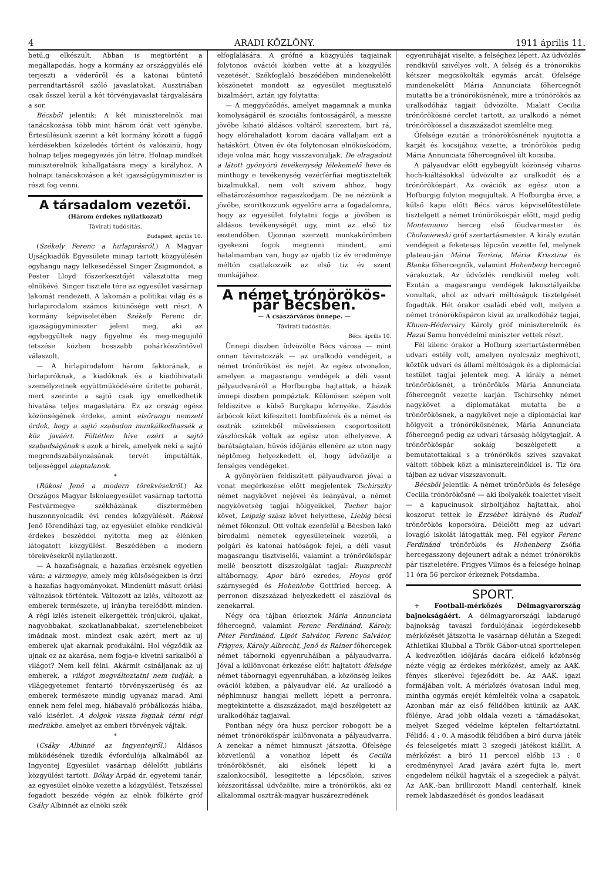4 ARADI KÖZLÖNY. 1911 április 11.
betü.g elkészült. Abban is megtörtént a megállapodás, hogy a kormány az országgyülés elé terjeszti a véderőről és a katonai büntető perrendtartásról szóló javaslatokat. Ausztriában csak ősszel kerül a két törvényjavaslat tárgyalására a sor.
Bécsből jelentik: A két miniszterelnök mai tanácskozása több mint három órát vett igénybe. Értesülésünk szerint a két kormány között a függő kérdésekben közeledés történt és valószinü, hogy holnap teljes megegyezés jön létre. Holnap mindkét miniszterelnök kihallgatásra megy a királyhoz. A holnapi tanácskozáson a két igazságügyminiszter is részt fog venni.
A társadalom vezetői.
(Három érdekes nyilatkozat)
Távirati tudósitás.
Budapest, április 10.
(Székely Ferenc a hirlapirásról.) A Magyar Ujságkiadók Egyesülete minap tartott közgyülésén egyhangu nagy lelkesedéssel Singer Zsigmondot, a Pester Lloyd főszerkesztőjét választotta meg elnökévé. Singer tisztele tére az egyesület vasárnap lakomát rendezett. A lakomán a politikai világ és a hirlapirodalom számos kitünősége vett részt. A kormány képviseletében Székely Ferenc dr. igazságügyminiszter jelent meg, aki az egybegyültek nagy figyelme és meg-megujuló tetszése közben hosszabb pohárköszöntővel válaszolt.
— A hirlapirodalom három faktorának, a hirlapiróknak, a kiadóknak és a kiadóhivatali személyzetnek együttmüködésére üritette poharát, mert szerinte a sajtó csak igy emelkedhetik hivatása teljes magaslatára. Ez az ország egész közönségének érdeke, amint elsőrangu nemzeti érdek, hogy a sajtó szabadon munkálkodhassék a köz javáért. Föltétlen hive ezért a sajtó szabadságának s azok a hirek, amelyek neki a sajtó megrendszabályozásának tervét imputálták, teljességgel alaptalanok.
*
(Rákosi Jenő a modern törekvésekről.) Az Országos Magyar Iskolaegyesület vasárnap tartotta Pestvármegye székházának dísztermében huszonnyolcadik évi rendes közgyülését. Rákosi Jenő főrendiházi tag, az egyesület elnöke rendkivül érdekes beszéddel nyitotta meg az élénken látogatott közgyülést. Beszédében a modern törekvésekről nyilatkozott.
— A hazafiságnak, a hazafias érzésnek egyetlen vára: a vármegye, amely még külsőségekben is őrzi a hazafias hagyományokat. Mindenütt másutt óriási változások történtek. Változott az izlés, változott az emberek természete, uj irányba terelődött minden. A régi izlés isteneit elkergették trónjukról, ujakat, nagyobbakat, szokatlanabbakat, szertelenebbeket imádnak most, mindezt csak azért, mert az uj emberek ujat akarnak produkálni. Hol végződik az ujnak ez az akarása, nem fogja-e kivetni sarkaiból a világot? Nem kell félni. Akármit csináljanak az uj emberek, a világot megváltoztatni nem tudják, a világegyetemet fentartó törvényszerüség és az emberek természete mindig ugyanaz marad. Ami ennek nem felel meg, hiábavaló próbálkozás hiába, való kisérlet. A dolgok vissza fognak térni régi medrükbe. amelyet az emberi törvények vájtak.
*
(Csáky Albinné az Ingyentejről.) Áldásos müködésének tizedik évfordulója alkalmából az Ingyentej Egyesület vasárnap délelőtt jubiláris közgyülést tartott. Bókay Árpád dr. egyetemi tanár, az egyesület elnöke vezette a közgyülést. Tetszéssel fogadott beszéde végén az elnök fölkérte gróf Csáky Albinnét az elnöki szék
elfoglalására. A grófné a közgyülés tagjainak folytonos ovációi közben vette át a közgyülés vezetését. Székfoglaló beszédében mindenekelőtt köszönetet mondott az egyesület megtisztelő bizalmáért, aztán igy folytatta:
— A meggyőződés, amelyet magamnak a munka komolyságáról és szociális fontosságáról, a messze jövőbe kiható áldásos voltáról szereztem, birt rá, hogy előrehaladott korom dacára vállaljam ezt a hatáskört. Ötven év óta folytonosan elnökösködöm, ideje volna már, hogy visszavonuljak. De elragadott a látott gyönyörü tevékenység lélekemelő heve és minthogy e tevékenység vezérférfiai megtisztelték bizalmukkal, nem volt szivem ahhoz, hogy elhatározásomhoz ragaszkodjam. De ne nézzünk a jövőbe, szoritkozzunk egyelőre arra a fogadalomra, hogy az egyesület folytatni fogja a jövőben is áldásos tevékenységét ugy, mint az első tiz esztendőben. Ujonnan szerzett munkakörömben igyekezni fogok megtenni mindent, ami hatalmamban van, hogy az ujabb tiz év eredménye méltón csatlakozzék az első tiz év szent munkájához.
A német trónörökös-pár Bécsben.
— A császárváros ünnepe. —
Távirati tudósitás.
Bécs, április 10.
Ünnepi diszben üdvözölte Bécs városa — mint onnan táviratozzák — az uralkodó vendégeit, a német trónörököst és nejét. Az egész utvonalon, amelyen a magasrangu vendégek a déli vasut pályaudvaráról a Horfburgba hajtattak, a házak ünnepi diszben pompáztak. Különösen szépen volt feldiszitve a külső Burgkapu környéke. Zászlós árbócok közt kifeszitett lombfüzérek és a német és osztrák szinekből müvésziesen csoportositott zászlócskák voltak az egész uton elhelyezve. A barátságtalan, hüvös időjárás ellenére az uton nagy néptömeg helyezkedett el, hogy üdvözölje a fenséges vendégeket.
A gyönyörüen feldiszitett pályaudvaron jóval a vonat megérkezése előtt megjelentek Tschirszky német nagykövet nejével és leányával, a német nagykövetség tagjai hölgyeikkel, Tucher bajor követ, Leipzig szász követ helyettese, Liebig bécsi német főkonzul. Ott voltak ezenfelül a Bécsben lakó birodalmi németek egyesületeinek vezetői, a polgári és katonai hatóságok fejei, a déli vasut magasrangu tisztviselői, valamint a trónörököspár mellé beosztott diszszolgálat tagjai: Rumprecht altábornagy, Apor báró ezredes, Hoyos gróf szárnysegéd és Hohenlohe Gottfried herceg. A perronon diszszázad helyezkedett el zászlóval és zenekarral.
Négy óra tájban érkeztek Mária Annunciata főhercegnő, valamint Ferenc Ferdinánd, Károly, Péter Ferdinánd, Lipót Salvátor, Ferenc Salvátor, Frigyes, Károly Albrecht, Jenő és Rainer főhercegek német tábornoki egyenruháiban a pályaudvarra. Jóval a különvonat érkezése előtt hajtatott őfelsége német tábornagyi egyenruhában, a közönség lelkes ovációi közben, a pályaudvar elé. Az uralkodó a néphimnusz hangjai mellett lépett a perronra. megtekintette a diszszázadot, majd beszélgetett az uralkodóház tagjaival.
Pontban négy óra husz perckor robogott be a német trónörököspár különvonata a pályaudvarra. A zenekar a német himnuszt játszotta. Őfelsége közvetlenül a vonathoz lépett és Cecilia trónörökösnét, aki elsőnek lépett ki a szalonkocsiból, lesegitette a lépcsőkön, szives kézszoritással üdvözölte, mire a trónörökös, aki ez alkalommal osztrák-magyar huszárezredének
egyenruháját viselte, a felséghez lépett. Az üdvözlés rendkivül szivélyes volt. A felség és a trónörökös kétszer megcsókolták egymás arcát. Őfelsége mindenekelőtt Mária Annunciata főhercegnőt mutatta be a trónörökösnének, mire a trónörökös az uralkodóház tagjait üdvözölte. Mialatt Cecilia trónörökösné cerclet tartott, az uralkodó a német trónörökössel a diszszázadot szemlélte meg.
Őfelsége ezután a trónörökösnének nyujtotta a karját és kocsijához vezette, a trónörökös pedig Mária Annunciata főhercegnővel ült kocsiba.
A pályaudvar előtt egybegyült közönség viharos hoch-kiáltásokkal üdvözölte az uralkodót és a trónörököspárt. Az ovációk az egész uton a Hofburgig folyton megujultak. A Hofburgba érve, a külső kapu előtt Bécs város képviselőtestülete tisztelgett a német trónörököspár előtt, majd pedig Montenuovo herceg első főudvarmester és Choloniewski gróf szertartásmester. A király ezután vendégeit a feketesas lépcsőn vezette fel, melynek plateau-ján Mária Terézia, Mária Krisztina és Blanka főhercegnők, valamint Hohenberg hercegnő várakoztak. Az üdvözlés rendkivül meleg volt. Ezután a magasrangu vendégek lakosztályaikba vonultak, ahol az udvari méltóságok tisztelgését fogadták. Hét órakor családi ebéd volt, melyen a német trónörököspáron kivül az uralkodóház tagjai, Khuen-Héderváry Károly gróf miniszterelnök és Hazai Samu honvédelmi miniszter vettek részt.
Fél kilenc órakor a Hofburg szertartástermében udvari estély volt, amelyen nyolcszáz meghivott, köztük udvari és állami méltóságok és a diplomáciai testület tagjai jelentek meg. A király a német trónörökösnét, a trónörökös Mária Annunciata főhercegnőt vezette karján. Tschirschky német nagykövet a diplomatákat mutatta be a trónörökösnek, a nagykövet neje a diplomáciai kar hölgyeit a trónörökösnének, Mária Annunciata főhercegnő pedig az udvari társaság hölgytagjait. A trónörököspár sokáig beszélgetett a bemutatottakkal s a trónörökös szives szavakat váltott többek közt a miniszterelnökkel is. Tiz óra tájban az udvar viszszavonult.
Bécsből jelentik: A német trónörökös és felesége Cecilia trónörökösné — aki ibolyakék toalettet viselt — a kapucinusok sirboltjához hajtattak, ahol koszorut tettek le Erzsébet királyné és Rudolf trónörökös koporsóira. Délelőtt meg az udvari lovagló iskolát látogatták meg. Fél egykor Ferenc Ferdinánd trónörökös és Hohenberg Zsófia hercegasszony dejeunert adtak a német trónörökös pár tiszteletére. Frigyes Vilmos és a felesége holnap 11 óra 56 perckor érkeznek Potsdamba.
SPORT.
+ Football-mérkőzés Délmagyarország bajnokságáért. A délmagyarországi labdarugó bajnokság tavaszi fordulójának legérdekesebb mérkőzését játszotta le vasárnap délután a Szegedi Athletikai Klubbal a Török Gábor-utcai sporttelepen A kedvezőtlen időjárás dacára előkelő közönség nézte végig az érdekes mérkőzést, amely az AAK. fényes sikerével fejeződött be. Az AAK. igazi formájában volt. A mérkőzés óvatosan indul meg, mintha egymás erejét kémlelték volna a csapatok. Azonban már az első félidőben kitünik az AAK. fölénye, Arad jobb oldala vezeti a támadásokat, melyet Szeged védelme képtelen feltartóztatni. Félidő: 4 : 0. A második félidőben a biró durva játék és feleselgetés miatt 3 szegedi játékost kiállit. A mérkőzést a biró 11 perccel előbb 13 : 0 eredménynyel Arad javára azért fujta le, mert engedelem nélkül hagyták el a szegediek a pályát. Az AAK.-ban brillirozott Mandl centerhalf, kinek remek labdaszedését és gondos leadásait